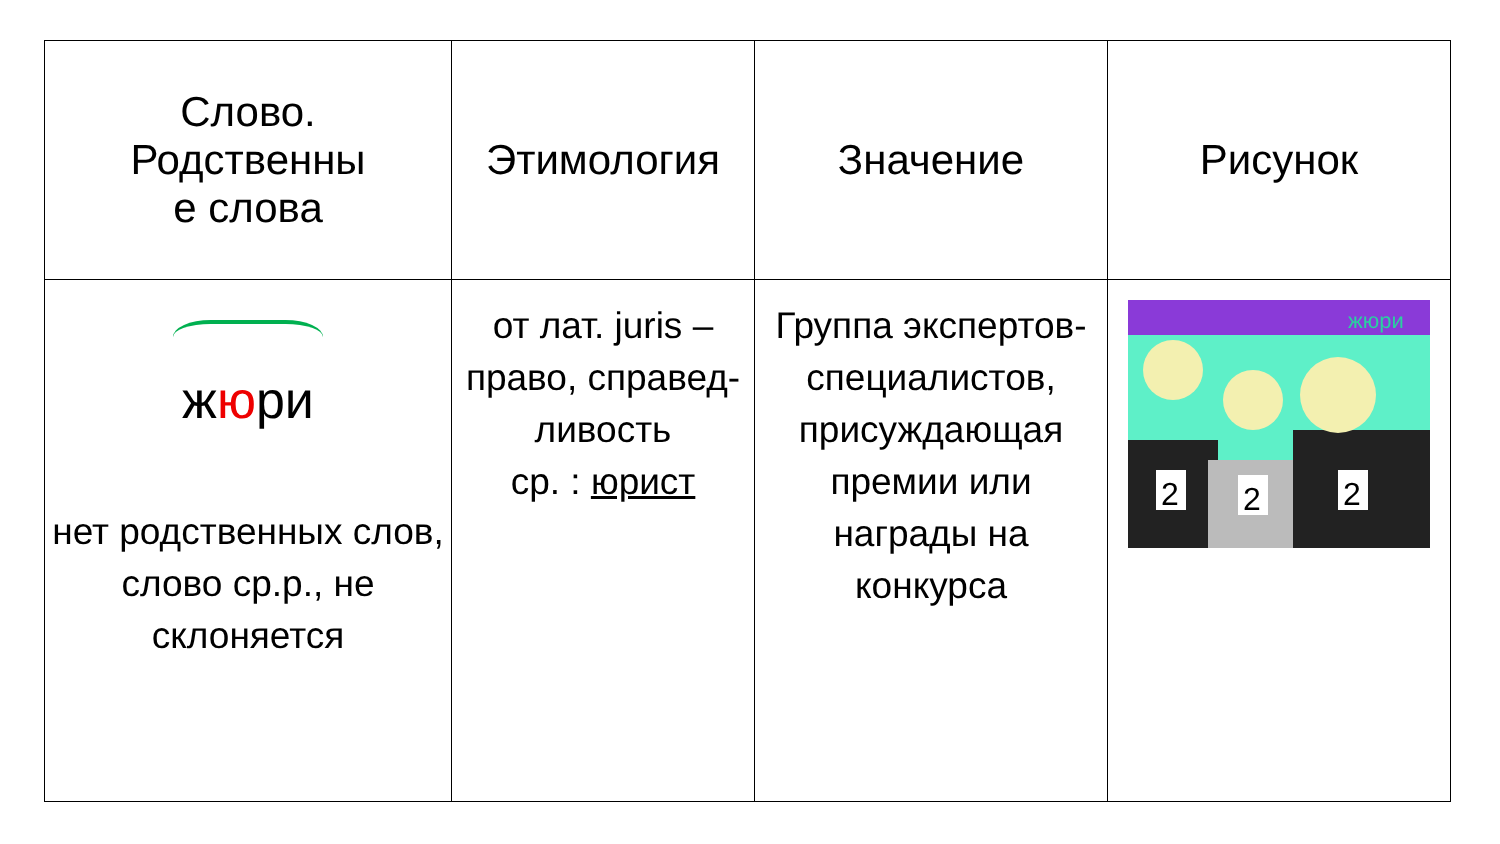| Слово. Родственны е слова | Этимология | Значение | Рисунок |
| --- | --- | --- | --- |
| ж ю ри нет родственных слов, слово ср.р., не склоняется | от лат. juris – право, справед-ливость ср. : юрист | Группа экспертов-специалистов, присуждающая премии или награды на конкурса | жюри 2 2 2 |